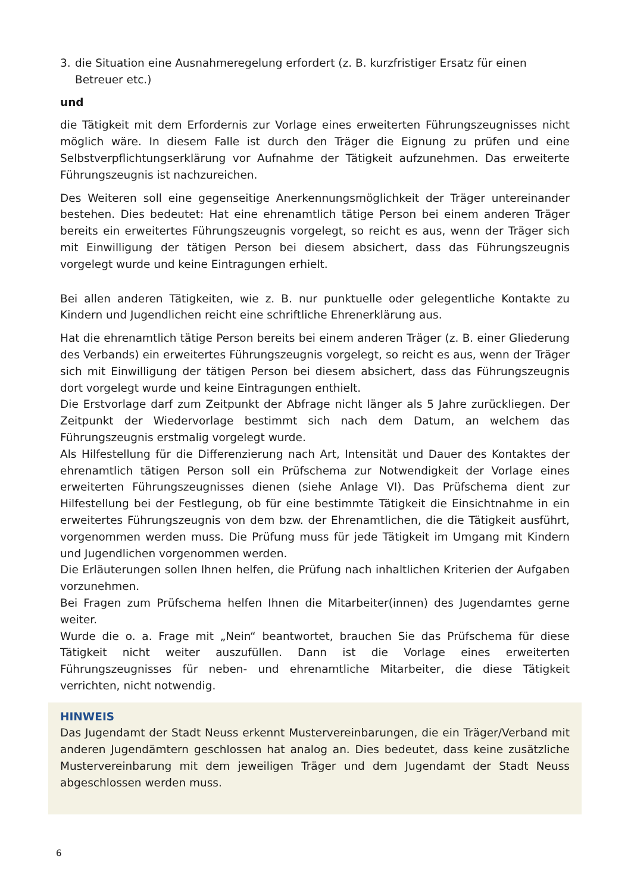3. die Situation eine Ausnahmeregelung erfordert (z. B. kurzfristiger Ersatz für einen Betreuer etc.)
und
die Tätigkeit mit dem Erfordernis zur Vorlage eines erweiterten Führungszeugnisses nicht möglich wäre. In diesem Falle ist durch den Träger die Eignung zu prüfen und eine Selbstverpflichtungserklärung vor Aufnahme der Tätigkeit aufzunehmen. Das erweiterte Führungszeugnis ist nachzureichen.
Des Weiteren soll eine gegenseitige Anerkennungsmöglichkeit der Träger untereinander bestehen. Dies bedeutet: Hat eine ehrenamtlich tätige Person bei einem anderen Träger bereits ein erweitertes Führungszeugnis vorgelegt, so reicht es aus, wenn der Träger sich mit Einwilligung der tätigen Person bei diesem absichert, dass das Führungszeugnis vorgelegt wurde und keine Eintragungen erhielt.
Bei allen anderen Tätigkeiten, wie z. B. nur punktuelle oder gelegentliche Kontakte zu Kindern und Jugendlichen reicht eine schriftliche Ehrenerklärung aus.
Hat die ehrenamtlich tätige Person bereits bei einem anderen Träger (z. B. einer Gliederung des Verbands) ein erweitertes Führungszeugnis vorgelegt, so reicht es aus, wenn der Träger sich mit Einwilligung der tätigen Person bei diesem absichert, dass das Führungszeugnis dort vorgelegt wurde und keine Eintragungen enthielt.
Die Erstvorlage darf zum Zeitpunkt der Abfrage nicht länger als 5 Jahre zurückliegen. Der Zeitpunkt der Wiedervorlage bestimmt sich nach dem Datum, an welchem das Führungszeugnis erstmalig vorgelegt wurde.
Als Hilfestellung für die Differenzierung nach Art, Intensität und Dauer des Kontaktes der ehrenamtlich tätigen Person soll ein Prüfschema zur Notwendigkeit der Vorlage eines erweiterten Führungszeugnisses dienen (siehe Anlage VI). Das Prüfschema dient zur Hilfestellung bei der Festlegung, ob für eine bestimmte Tätigkeit die Einsichtnahme in ein erweitertes Führungszeugnis von dem bzw. der Ehrenamtlichen, die die Tätigkeit ausführt, vorgenommen werden muss. Die Prüfung muss für jede Tätigkeit im Umgang mit Kindern und Jugendlichen vorgenommen werden.
Die Erläuterungen sollen Ihnen helfen, die Prüfung nach inhaltlichen Kriterien der Aufgaben vorzunehmen.
Bei Fragen zum Prüfschema helfen Ihnen die Mitarbeiter(innen) des Jugendamtes gerne weiter.
Wurde die o. a. Frage mit „Nein“ beantwortet, brauchen Sie das Prüfschema für diese Tätigkeit nicht weiter auszufüllen. Dann ist die Vorlage eines erweiterten Führungszeugnisses für neben- und ehrenamtliche Mitarbeiter, die diese Tätigkeit verrichten, nicht notwendig.
HINWEIS
Das Jugendamt der Stadt Neuss erkennt Mustervereinbarungen, die ein Träger/Verband mit anderen Jugendämtern geschlossen hat analog an. Dies bedeutet, dass keine zusätzliche Mustervereinbarung mit dem jeweiligen Träger und dem Jugendamt der Stadt Neuss abgeschlossen werden muss.
6